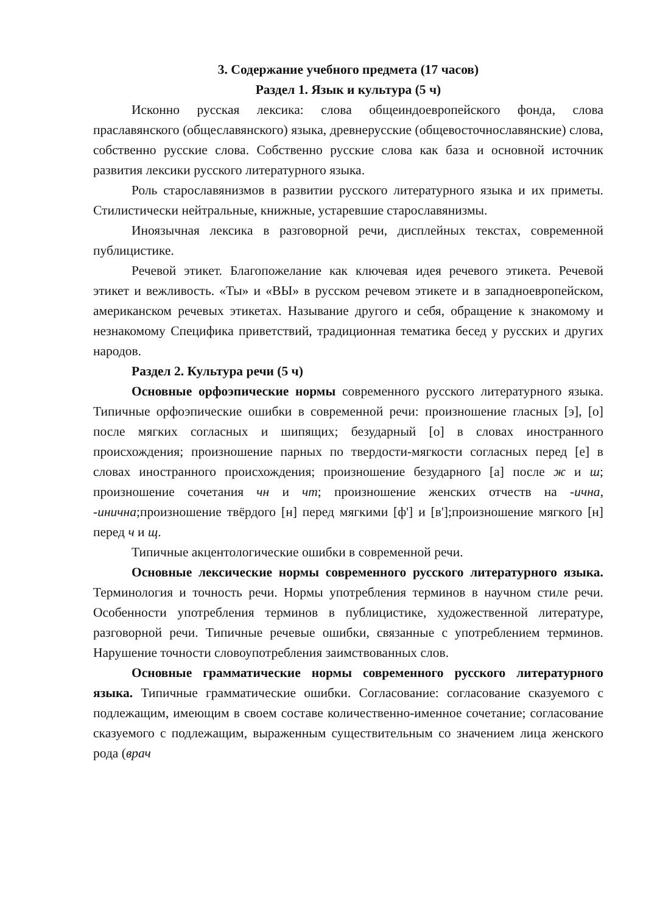3. Содержание учебного предмета (17 часов)
Раздел 1. Язык и культура (5 ч)
Исконно русская лексика: слова общеиндоевропейского фонда, слова праславянского (общеславянского) языка, древнерусские (общевосточнославянские) слова, собственно русские слова. Собственно русские слова как база и основной источник развития лексики русского литературного языка.
Роль старославянизмов в развитии русского литературного языка и их приметы. Стилистически нейтральные, книжные, устаревшие старославянизмы.
Иноязычная лексика в разговорной речи, дисплейных текстах, современной публицистике.
Речевой этикет. Благопожелание как ключевая идея речевого этикета. Речевой этикет и вежливость. «Ты» и «ВЫ» в русском речевом этикете и в западноевропейском, американском речевых этикетах. Называние другого и себя, обращение к знакомому и незнакомому Специфика приветствий, традиционная тематика бесед у русских и других народов.
Раздел 2. Культура речи (5 ч)
Основные орфоэпические нормы современного русского литературного языка. Типичные орфоэпические ошибки в современной речи: произношение гласных [э], [о] после мягких согласных и шипящих; безударный [о] в словах иностранного происхождения; произношение парных по твердости-мягкости согласных перед [е] в словах иностранного происхождения; произношение безударного [а] после ж и ш; произношение сочетания чн и чт; произношение женских отчеств на -ична, -инична;произношение твёрдого [н] перед мягкими [ф'] и [в'];произношение мягкого [н] перед ч и щ.
Типичные акцентологические ошибки в современной речи.
Основные лексические нормы современного русского литературного языка. Терминология и точность речи. Нормы употребления терминов в научном стиле речи. Особенности употребления терминов в публицистике, художественной литературе, разговорной речи. Типичные речевые ошибки, связанные с употреблением терминов. Нарушение точности словоупотребления заимствованных слов.
Основные грамматические нормы современного русского литературного языка. Типичные грамматические ошибки. Согласование: согласование сказуемого с подлежащим, имеющим в своем составе количественно-именное сочетание; согласование сказуемого с подлежащим, выраженным существительным со значением лица женского рода (врач